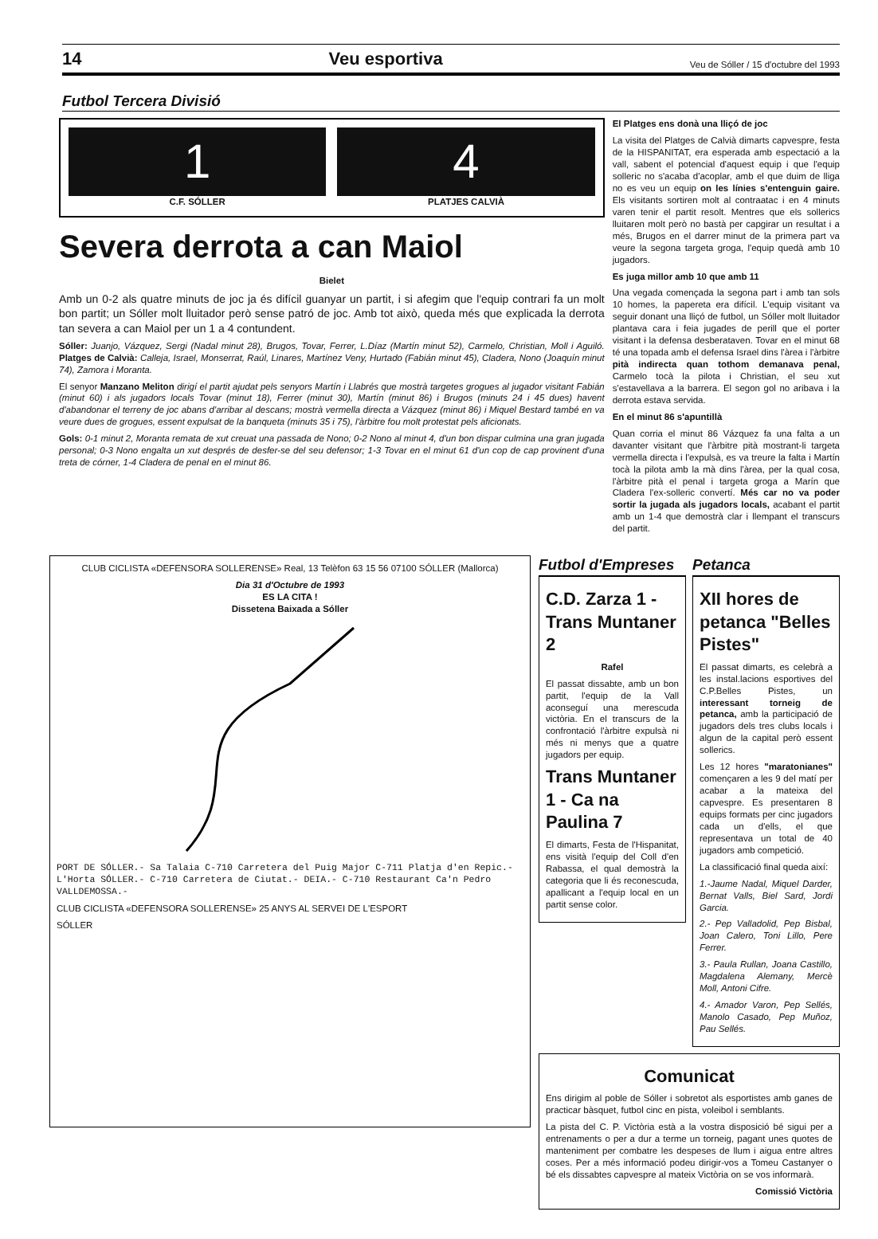14 Veu esportiva Veu de Sóller / 15 d'octubre del 1993
Futbol Tercera Divisió
1
C.F. SÓLLER
4
PLATJES CALVIÀ
Severa derrota a can Maiol
Bielet
Amb un 0-2 als quatre minuts de joc ja és difícil guanyar un partit, i si afegim que l'equip contrari fa un molt bon partit; un Sóller molt lluitador però sense patró de joc. Amb tot això, queda més que explicada la derrota tan severa a can Maiol per un 1 a 4 contundent.
Sóller: Juanjo, Vázquez, Sergi (Nadal minut 28), Brugos, Tovar, Ferrer, L.Díaz (Martín minut 52), Carmelo, Christian, Moll i Aguiló. Platges de Calvià: Calleja, Israel, Monserrat, Raúl, Linares, Martínez Veny, Hurtado (Fabián minut 45), Cladera, Nono (Joaquín minut 74), Zamora i Moranta.
El senyor Manzano Meliton dirigí el partit ajudat pels senyors Martín i Llabrés que mostrà targetes grogues al jugador visitant Fabián (minut 60) i als jugadors locals Tovar (minut 18), Ferrer (minut 30), Martín (minut 86) i Brugos (minuts 24 i 45 dues) havent d'abandonar el terreny de joc abans d'arribar al descans; mostrà vermella directa a Vázquez (minut 86) i Miquel Bestard també en va veure dues de grogues, essent expulsat de la banqueta (minuts 35 i 75), l'àrbitre fou molt protestat pels aficionats.
Gols: 0-1 minut 2, Moranta remata de xut creuat una passada de Nono; 0-2 Nono al minut 4, d'un bon dispar culmina una gran jugada personal; 0-3 Nono engalta un xut després de desfer-se del seu defensor; 1-3 Tovar en el minut 61 d'un cop de cap provinent d'una treta de córner, 1-4 Cladera de penal en el minut 86.
El Platges ens donà una lliçó de joc
La visita del Platges de Calvià dimarts capvespre, festa de la HISPANITAT, era esperada amb espectació a la vall, sabent el potencial d'aquest equip i que l'equip solleric no s'acaba d'acoplar, amb el que duim de lliga no es veu un equip on les línies s'entenguin gaire. Els visitants sortiren molt al contraatac i en 4 minuts varen tenir el partit resolt. Mentres que els sollerics lluitaren molt però no bastà per capgirar un resultat i a més, Brugos en el darrer minut de la primera part va veure la segona targeta groga, l'equip quedà amb 10 jugadors.
Es juga millor amb 10 que amb 11
Una vegada començada la segona part i amb tan sols 10 homes, la papereta era difícil. L'equip visitant va seguir donant una lliçó de futbol, un Sóller molt lluitador plantava cara i feia jugades de perill que el porter visitant i la defensa desberataven. Tovar en el minut 68 té una topada amb el defensa Israel dins l'àrea i l'àrbitre pità indirecta quan tothom demanava penal, Carmelo tocà la pilota i Christian, el seu xut s'estavellava a la barrera. El segon gol no aribava i la derrota estava servida.
En el minut 86 s'apuntillà
Quan corria el minut 86 Vázquez fa una falta a un davanter visitant que l'àrbitre pità mostrant-li targeta vermella directa i l'expulsà, es va treure la falta i Martín tocà la pilota amb la mà dins l'àrea, per la qual cosa, l'àrbitre pità el penal i targeta groga a Marín que Cladera l'ex-solleric convertí. Més car no va poder sortir la jugada als jugadors locals, acabant el partit amb un 1-4 que demostrà clar i llempant el transcurs del partit.
CLUB CICLISTA «DEFENSORA SOLLERENSE» Real, 13 Telèfon 63 15 56 07100 SÓLLER (Mallorca)
Dia 31 d'Octubre de 1993
ES LA CITA !
Dissetena Baixada a Sóller
PORT DE SÓLLER.- Sa Talaia C-710 Carretera del Puig Major C-711 Platja d'en Repic.- L'Horta SÓLLER.- C-710 Carretera de Ciutat.- DEIA.- C-710 Restaurant Ca'n Pedro VALLDEMOSSA.-
CLUB CICLISTA «DEFENSORA SOLLERENSE» 25 ANYS AL SERVEI DE L'ESPORT
SÓLLER
Futbol d'Empreses
C.D. Zarza 1 - Trans Muntaner 2
Rafel
El passat dissabte, amb un bon partit, l'equip de la Vall aconseguí una merescuda victòria. En el transcurs de la confrontació l'àrbitre expulsà ni més ni menys que a quatre jugadors per equip.
Trans Muntaner 1 - Ca na Paulina 7
El dimarts, Festa de l'Hispanitat, ens visità l'equip del Coll d'en Rabassa, el qual demostrà la categoria que li és reconescuda, apallicant a l'equip local en un partit sense color.
Petanca
XII hores de petanca "Belles Pistes"
El passat dimarts, es celebrà a les instal.lacions esportives del C.P.Belles Pistes, un interessant torneig de petanca, amb la participació de jugadors dels tres clubs locals i algun de la capital però essent sollerics.
Les 12 hores "maratonianes" començaren a les 9 del matí per acabar a la mateixa del capvespre. Es presentaren 8 equips formats per cinc jugadors cada un d'ells, el que representava un total de 40 jugadors amb competició.
La classificació final queda així:
1.-Jaume Nadal, Miquel Darder, Bernat Valls, Biel Sard, Jordi Garcia.
2.- Pep Valladolid, Pep Bisbal, Joan Calero, Toni Lillo, Pere Ferrer.
3.- Paula Rullan, Joana Castillo, Magdalena Alemany, Mercè Moll, Antoni Cifre.
4.- Amador Varon, Pep Sellés, Manolo Casado, Pep Muñoz, Pau Sellés.
Comunicat
Ens dirigim al poble de Sóller i sobretot als esportistes amb ganes de practicar bàsquet, futbol cinc en pista, voleibol i semblants.
La pista del C. P. Victòria està a la vostra disposició bé sigui per a entrenaments o per a dur a terme un torneig, pagant unes quotes de manteniment per combatre les despeses de llum i aigua entre altres coses. Per a més informació podeu dirigir-vos a Tomeu Castanyer o bé els dissabtes capvespre al mateix Victòria on se vos informarà.
Comissió Victòria